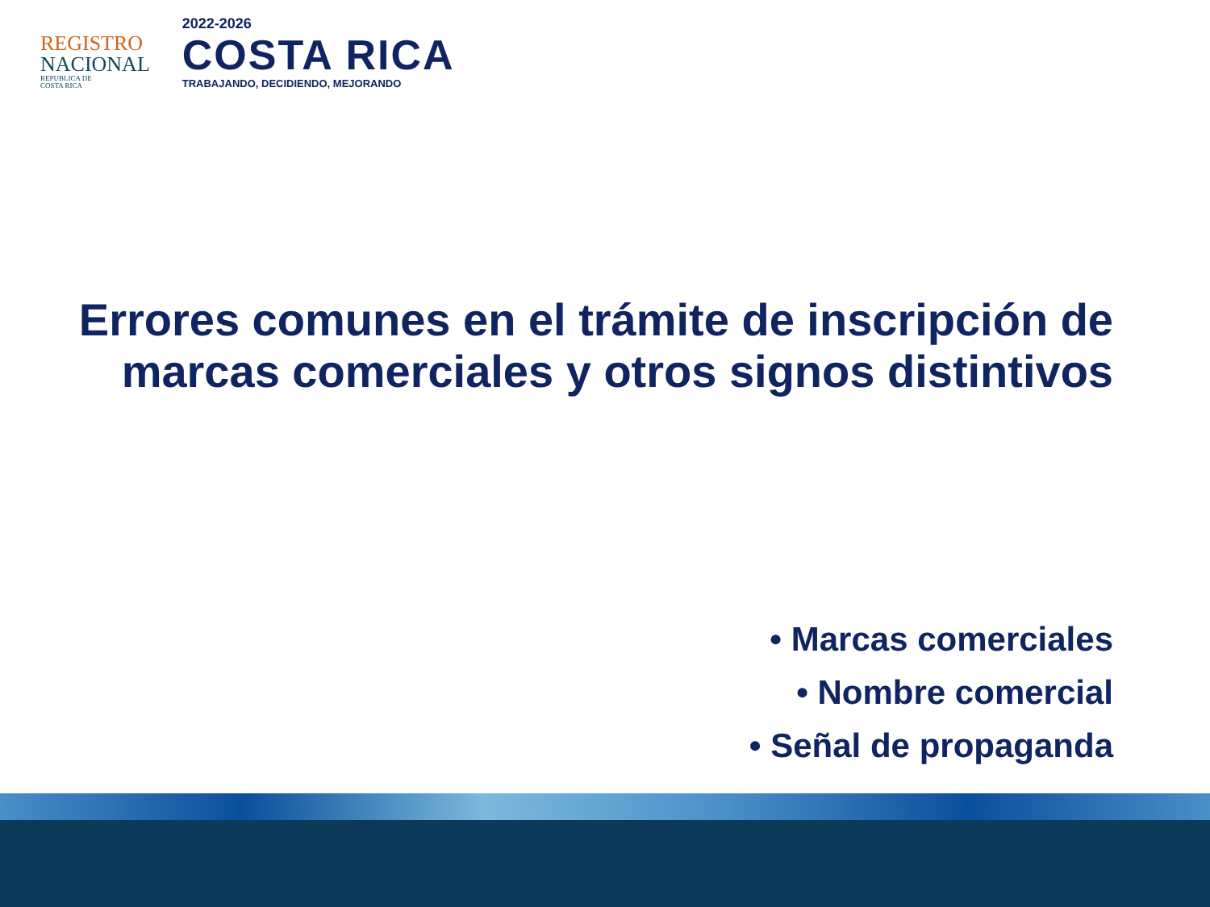REGISTRO
NACIONAL
REPUBLICA DE
COSTA RICA
2022-2026
COSTA RICA
TRABAJANDO, DECIDIENDO, MEJORANDO
Errores comunes en el trámite de inscripción de marcas comerciales y otros signos distintivos
• Marcas comerciales
• Nombre comercial
• Señal de propaganda